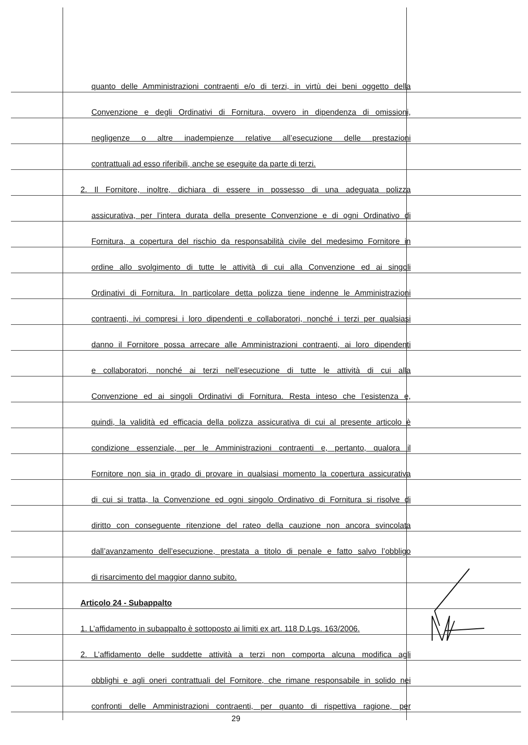quanto delle Amministrazioni contraenti e/o di terzi, in virtù dei beni oggetto della
Convenzione e degli Ordinativi di Fornitura, ovvero in dipendenza di omissioni,
negligenze o altre inadempienze relative all’esecuzione delle prestazioni
contrattuali ad esso riferibili, anche se eseguite da parte di terzi.
2. Il Fornitore, inoltre, dichiara di essere in possesso di una adeguata polizza
assicurativa, per l’intera durata della presente Convenzione e di ogni Ordinativo di
Fornitura, a copertura del rischio da responsabilità civile del medesimo Fornitore in
ordine allo svolgimento di tutte le attività di cui alla Convenzione ed ai singoli
Ordinativi di Fornitura. In particolare detta polizza tiene indenne le Amministrazioni
contraenti, ivi compresi i loro dipendenti e collaboratori, nonché i terzi per qualsiasi
danno il Fornitore possa arrecare alle Amministrazioni contraenti, ai loro dipendenti
e collaboratori, nonché ai terzi nell’esecuzione di tutte le attività di cui alla
Convenzione ed ai singoli Ordinativi di Fornitura. Resta inteso che l’esistenza e,
quindi, la validità ed efficacia della polizza assicurativa di cui al presente articolo è
condizione essenziale, per le Amministrazioni contraenti e, pertanto, qualora il
Fornitore non sia in grado di provare in qualsiasi momento la copertura assicurativa
di cui si tratta, la Convenzione ed ogni singolo Ordinativo di Fornitura si risolve di
diritto con conseguente ritenzione del rateo della cauzione non ancora svincolata
dall’avanzamento dell’esecuzione, prestata a titolo di penale e fatto salvo l’obbligo
di risarcimento del maggior danno subito.
Articolo 24 - Subappalto
1. L’affidamento in subappalto è sottoposto ai limiti ex art. 118 D.Lgs. 163/2006.
2. L’affidamento delle suddette attività a terzi non comporta alcuna modifica agli
obblighi e agli oneri contrattuali del Fornitore, che rimane responsabile in solido nei
confronti delle Amministrazioni contraenti, per quanto di rispettiva ragione, per
29